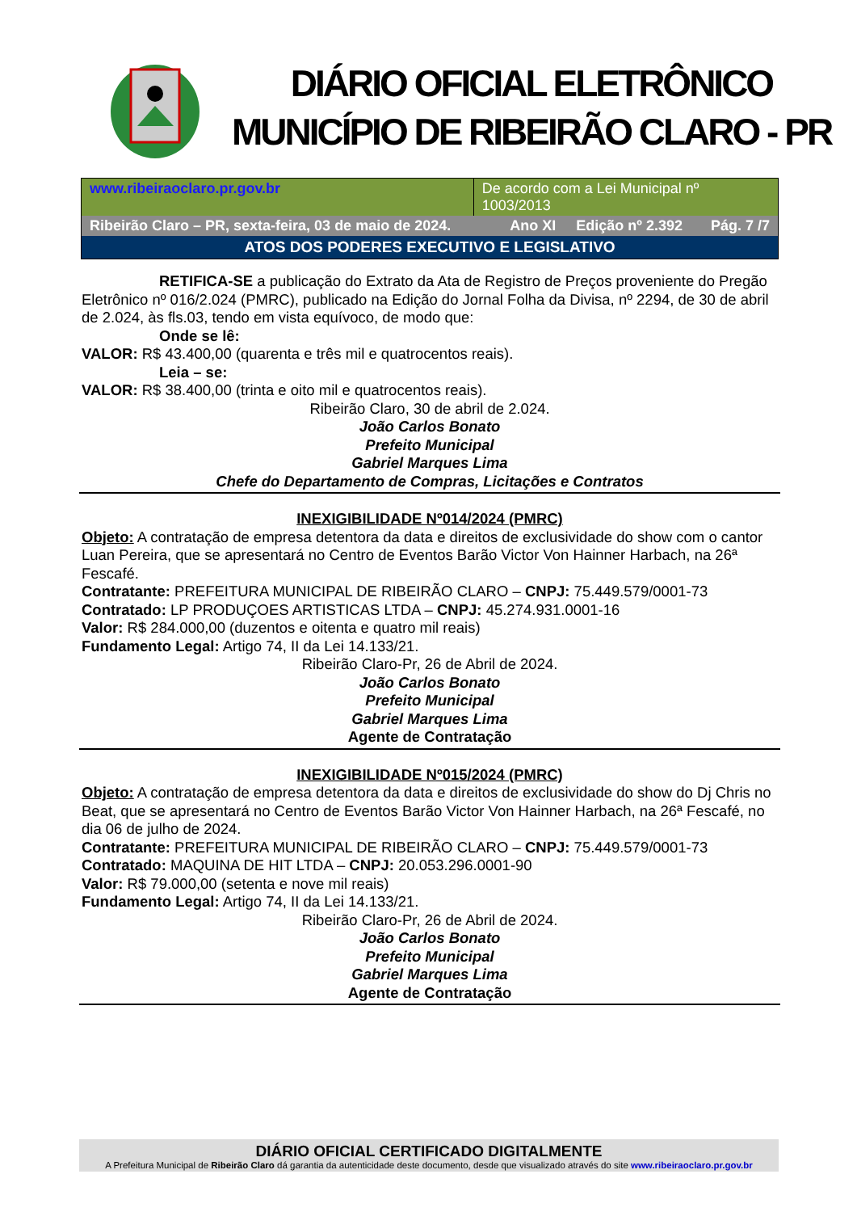DIÁRIO OFICIAL ELETRÔNICO
MUNICÍPIO DE RIBEIRÃO CLARO - PR
www.ribeiraoclaro.pr.gov.br De acordo com a Lei Municipal nº 1003/2013
Ribeirão Claro – PR, sexta-feira, 03 de maio de 2024. Ano XI Edição nº 2.392 Pág. 7 /7
ATOS DOS PODERES EXECUTIVO E LEGISLATIVO
RETIFICA-SE a publicação do Extrato da Ata de Registro de Preços proveniente do Pregão Eletrônico nº 016/2.024 (PMRC), publicado na Edição do Jornal Folha da Divisa, nº 2294, de 30 de abril de 2.024, às fls.03, tendo em vista equívoco, de modo que:
Onde se lê:
VALOR: R$ 43.400,00 (quarenta e três mil e quatrocentos reais).
Leia – se:
VALOR: R$ 38.400,00 (trinta e oito mil e quatrocentos reais).
Ribeirão Claro, 30 de abril de 2.024.
João Carlos Bonato
Prefeito Municipal
Gabriel Marques Lima
Chefe do Departamento de Compras, Licitações e Contratos
INEXIGIBILIDADE Nº014/2024 (PMRC)
Objeto: A contratação de empresa detentora da data e direitos de exclusividade do show com o cantor Luan Pereira, que se apresentará no Centro de Eventos Barão Victor Von Hainner Harbach, na 26ª Fescafé.
Contratante: PREFEITURA MUNICIPAL DE RIBEIRÃO CLARO – CNPJ: 75.449.579/0001-73
Contratado: LP PRODUÇOES ARTISTICAS LTDA – CNPJ: 45.274.931.0001-16
Valor: R$ 284.000,00 (duzentos e oitenta e quatro mil reais)
Fundamento Legal: Artigo 74, II da Lei 14.133/21.
Ribeirão Claro-Pr, 26 de Abril de 2024.
João Carlos Bonato
Prefeito Municipal
Gabriel Marques Lima
Agente de Contratação
INEXIGIBILIDADE Nº015/2024 (PMRC)
Objeto: A contratação de empresa detentora da data e direitos de exclusividade do show do Dj Chris no Beat, que se apresentará no Centro de Eventos Barão Victor Von Hainner Harbach, na 26ª Fescafé, no dia 06 de julho de 2024.
Contratante: PREFEITURA MUNICIPAL DE RIBEIRÃO CLARO – CNPJ: 75.449.579/0001-73
Contratado: MAQUINA DE HIT LTDA – CNPJ: 20.053.296.0001-90
Valor: R$ 79.000,00 (setenta e nove mil reais)
Fundamento Legal: Artigo 74, II da Lei 14.133/21.
Ribeirão Claro-Pr, 26 de Abril de 2024.
João Carlos Bonato
Prefeito Municipal
Gabriel Marques Lima
Agente de Contratação
DIÁRIO OFICIAL CERTIFICADO DIGITALMENTE
A Prefeitura Municipal de Ribeirão Claro dá garantia da autenticidade deste documento, desde que visualizado através do site www.ribeiraoclaro.pr.gov.br